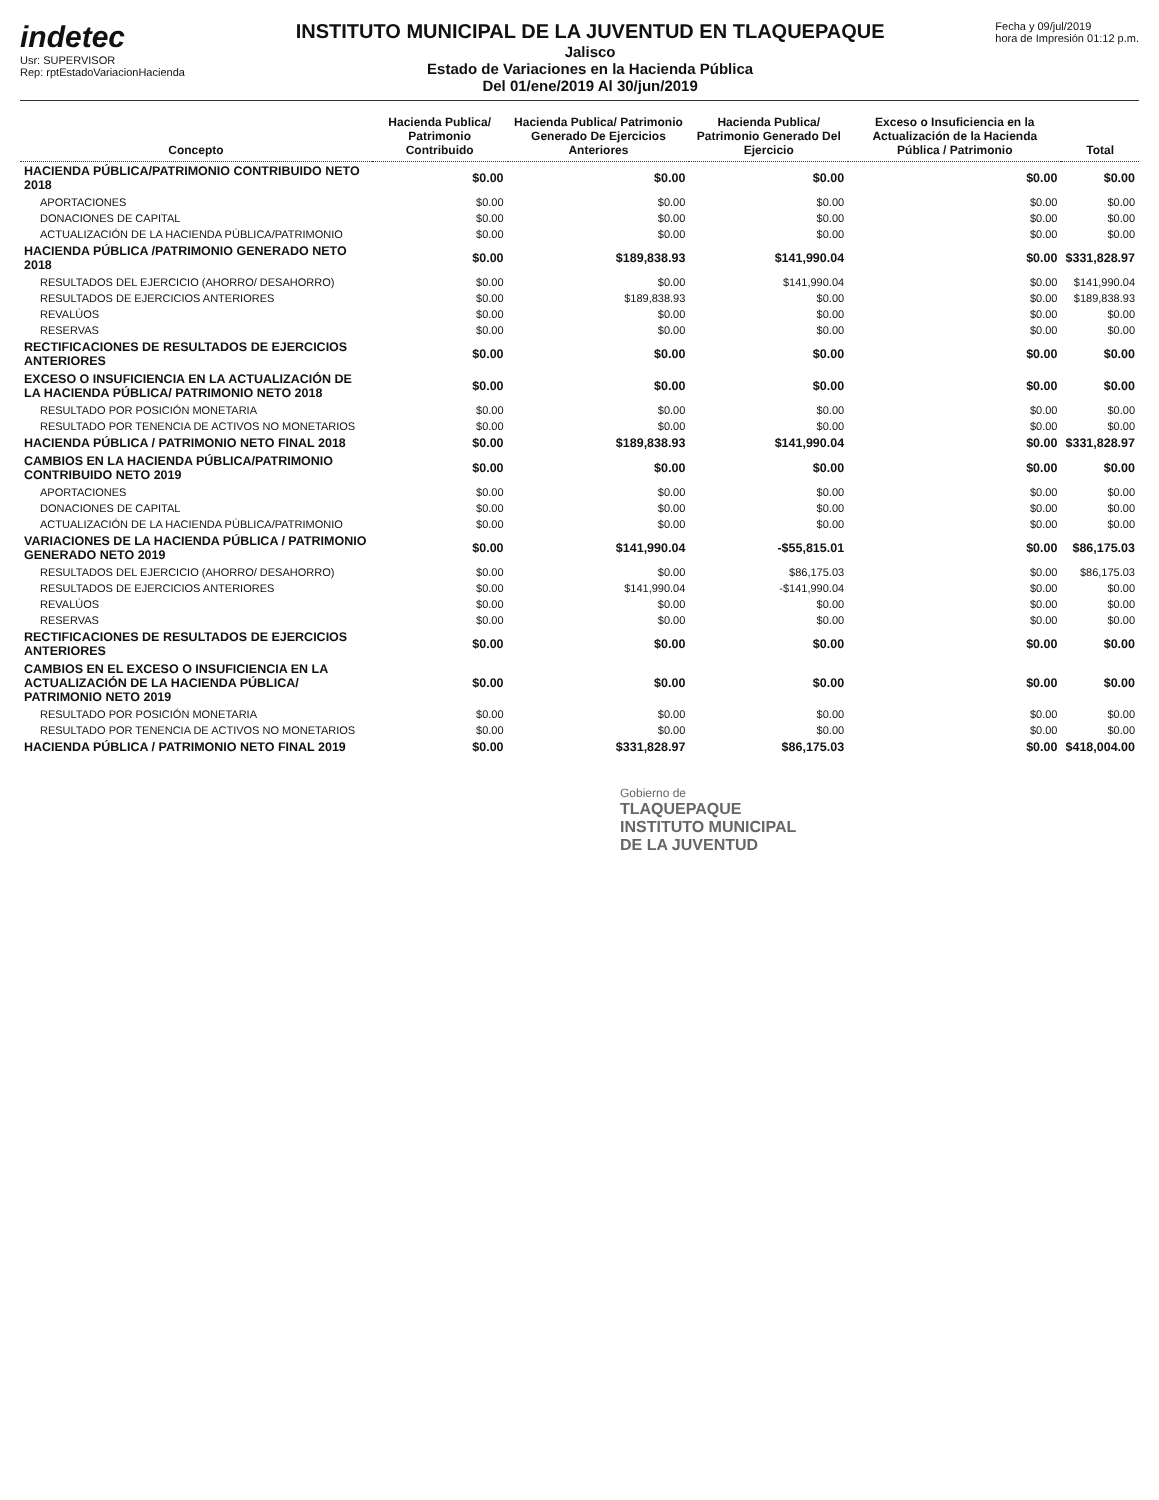indetec
Usr: SUPERVISOR
Rep: rptEstadoVariacionHacienda
INSTITUTO MUNICIPAL DE LA JUVENTUD EN TLAQUEPAQUE
Jalisco
Estado de Variaciones en la Hacienda Pública
Del 01/ene/2019 Al 30/jun/2019
Fecha y 09/jul/2019
hora de Impresión 01:12 p.m.
| Concepto | Hacienda Publica/ Patrimonio Contribuido | Hacienda Publica/ Patrimonio Generado De Ejercicios Anteriores | Hacienda Publica/ Patrimonio Generado Del Ejercicio | Exceso o Insuficiencia en la Actualización de la Hacienda Pública / Patrimonio | Total |
| --- | --- | --- | --- | --- | --- |
| HACIENDA PÚBLICA/PATRIMONIO CONTRIBUIDO NETO 2018 | $0.00 | $0.00 | $0.00 | $0.00 | $0.00 |
| APORTACIONES | $0.00 | $0.00 | $0.00 | $0.00 | $0.00 |
| DONACIONES DE CAPITAL | $0.00 | $0.00 | $0.00 | $0.00 | $0.00 |
| ACTUALIZACIÓN DE LA HACIENDA PÚBLICA/PATRIMONIO | $0.00 | $0.00 | $0.00 | $0.00 | $0.00 |
| HACIENDA PÚBLICA /PATRIMONIO GENERADO NETO 2018 | $0.00 | $189,838.93 | $141,990.04 | $0.00 | $331,828.97 |
| RESULTADOS DEL EJERCICIO (AHORRO/ DESAHORRO) | $0.00 | $0.00 | $141,990.04 | $0.00 | $141,990.04 |
| RESULTADOS DE EJERCICIOS ANTERIORES | $0.00 | $189,838.93 | $0.00 | $0.00 | $189,838.93 |
| REVALÚOS | $0.00 | $0.00 | $0.00 | $0.00 | $0.00 |
| RESERVAS | $0.00 | $0.00 | $0.00 | $0.00 | $0.00 |
| RECTIFICACIONES DE RESULTADOS DE EJERCICIOS ANTERIORES | $0.00 | $0.00 | $0.00 | $0.00 | $0.00 |
| EXCESO O INSUFICIENCIA EN LA ACTUALIZACIÓN DE LA HACIENDA PÚBLICA/ PATRIMONIO NETO 2018 | $0.00 | $0.00 | $0.00 | $0.00 | $0.00 |
| RESULTADO POR POSICIÓN MONETARIA | $0.00 | $0.00 | $0.00 | $0.00 | $0.00 |
| RESULTADO POR TENENCIA DE ACTIVOS NO MONETARIOS | $0.00 | $0.00 | $0.00 | $0.00 | $0.00 |
| HACIENDA PÚBLICA / PATRIMONIO NETO FINAL 2018 | $0.00 | $189,838.93 | $141,990.04 | $0.00 | $331,828.97 |
| CAMBIOS EN LA HACIENDA PÚBLICA/PATRIMONIO CONTRIBUIDO NETO 2019 | $0.00 | $0.00 | $0.00 | $0.00 | $0.00 |
| APORTACIONES | $0.00 | $0.00 | $0.00 | $0.00 | $0.00 |
| DONACIONES DE CAPITAL | $0.00 | $0.00 | $0.00 | $0.00 | $0.00 |
| ACTUALIZACIÓN DE LA HACIENDA PÚBLICA/PATRIMONIO | $0.00 | $0.00 | $0.00 | $0.00 | $0.00 |
| VARIACIONES DE LA HACIENDA PÚBLICA / PATRIMONIO GENERADO NETO 2019 | $0.00 | $141,990.04 | -$55,815.01 | $0.00 | $86,175.03 |
| RESULTADOS DEL EJERCICIO (AHORRO/ DESAHORRO) | $0.00 | $0.00 | $86,175.03 | $0.00 | $86,175.03 |
| RESULTADOS DE EJERCICIOS ANTERIORES | $0.00 | $141,990.04 | -$141,990.04 | $0.00 | $0.00 |
| REVALÚOS | $0.00 | $0.00 | $0.00 | $0.00 | $0.00 |
| RESERVAS | $0.00 | $0.00 | $0.00 | $0.00 | $0.00 |
| RECTIFICACIONES DE RESULTADOS DE EJERCICIOS ANTERIORES | $0.00 | $0.00 | $0.00 | $0.00 | $0.00 |
| CAMBIOS EN EL EXCESO O INSUFICIENCIA EN LA ACTUALIZACIÓN DE LA HACIENDA PÚBLICA/ PATRIMONIO NETO 2019 | $0.00 | $0.00 | $0.00 | $0.00 | $0.00 |
| RESULTADO POR POSICIÓN MONETARIA | $0.00 | $0.00 | $0.00 | $0.00 | $0.00 |
| RESULTADO POR TENENCIA DE ACTIVOS NO MONETARIOS | $0.00 | $0.00 | $0.00 | $0.00 | $0.00 |
| HACIENDA PÚBLICA / PATRIMONIO NETO FINAL 2019 | $0.00 | $331,828.97 | $86,175.03 | $0.00 | $418,004.00 |
Gobierno de
TLAQUEPAQUE
INSTITUTO MUNICIPAL
DE LA JUVENTUD